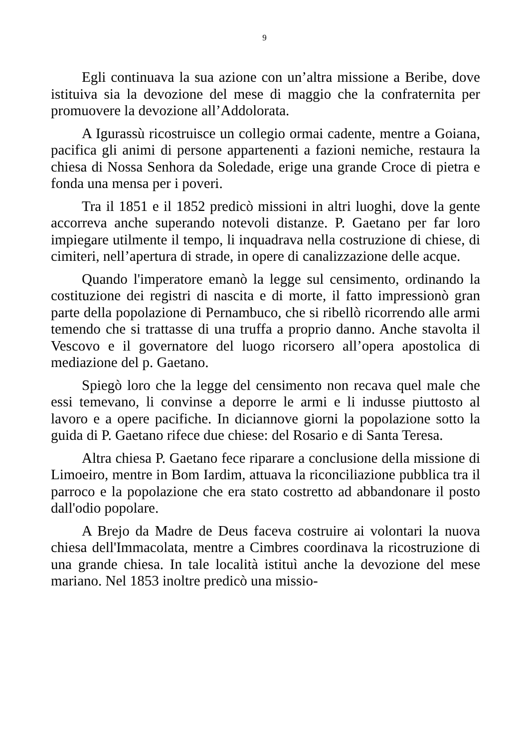9
Egli continuava la sua azione con un’altra missione a Beribe, dove istituiva sia la devozione del mese di maggio che la confraternita per promuovere la devozione all’Addolorata.
A Igurassù ricostruisce un collegio ormai cadente, mentre a Goiana, pacifica gli animi di persone appartenenti a fazioni nemiche, restaura la chiesa di Nossa Senhora da Soledade, erige una grande Croce di pietra e fonda una mensa per i poveri.
Tra il 1851 e il 1852 predicò missioni in altri luoghi, dove la gente accorreva anche superando notevoli distanze. P. Gaetano per far loro impiegare utilmente il tempo, li inquadrava nella costruzione di chiese, di cimiteri, nell’apertura di strade, in opere di canalizzazione delle acque.
Quando l'imperatore emanò la legge sul censimento, ordinando la costituzione dei registri di nascita e di morte, il fatto impressionò gran parte della popolazione di Pernambuco, che si ribellò ricorrendo alle armi temendo che si trattasse di una truffa a proprio danno. Anche stavolta il Vescovo e il governatore del luogo ricorsero all’opera apostolica di mediazione del p. Gaetano.
Spiegò loro che la legge del censimento non recava quel male che essi temevano, li convinse a deporre le armi e li indusse piuttosto al lavoro e a opere pacifiche. In diciannove giorni la popolazione sotto la guida di P. Gaetano rifece due chiese: del Rosario e di Santa Teresa.
Altra chiesa P. Gaetano fece riparare a conclusione della missione di Limoeiro, mentre in Bom Iardim, attuava la riconciliazione pubblica tra il parroco e la popolazione che era stato costretto ad abbandonare il posto dall'odio popolare.
A Brejo da Madre de Deus faceva costruire ai volontari la nuova chiesa dell'Immacolata, mentre a Cimbres coordinava la ricostruzione di una grande chiesa. In tale località istituì anche la devozione del mese mariano. Nel 1853 inoltre predicò una missio-